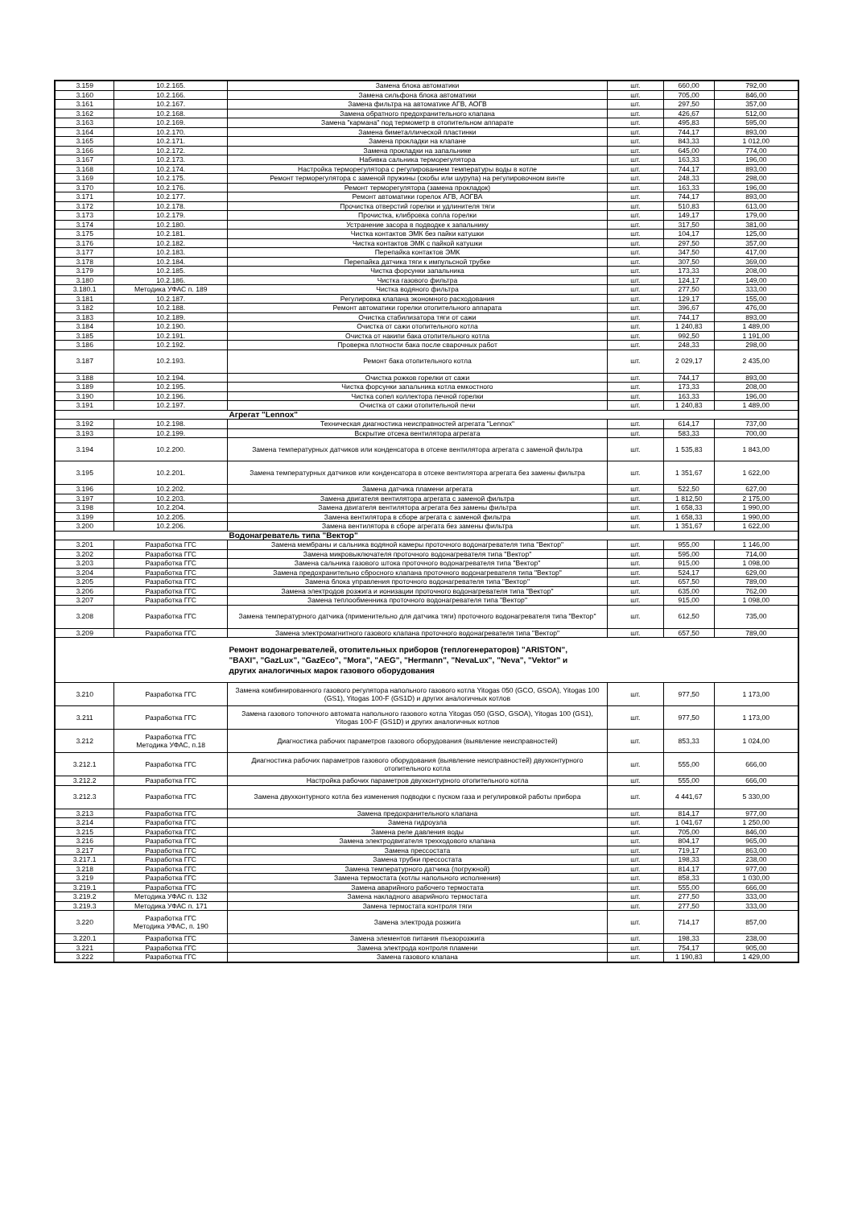| 3.159 | 10.2.165. | Замена блока автоматики | шт. | 660,00 | 792,00 |
| 3.160 | 10.2.166. | Замена сильфона блока автоматики | шт. | 705,00 | 846,00 |
| 3.161 | 10.2.167. | Замена фильтра на автоматике АГВ, АОГВ | шт. | 297,50 | 357,00 |
| 3.162 | 10.2.168. | Замена обратного предохранительного клапана | шт. | 426,67 | 512,00 |
| 3.163 | 10.2.169. | Замена "кармана" под термометр в отопительном аппарате | шт. | 495,83 | 595,00 |
| 3.164 | 10.2.170. | Замена биметаллической пластинки | шт. | 744,17 | 893,00 |
| 3.165 | 10.2.171. | Замена прокладки на клапане | шт. | 843,33 | 1 012,00 |
| 3.166 | 10.2.172. | Замена прокладки на запальнике | шт. | 645,00 | 774,00 |
| 3.167 | 10.2.173. | Набивка сальника терморегулятора | шт. | 163,33 | 196,00 |
| 3.168 | 10.2.174. | Настройка терморегулятора с регулированием температуры воды в котле | шт. | 744,17 | 893,00 |
| 3.169 | 10.2.175. | Ремонт терморегулятора с заменой пружины (скобы или шурупа) на регулировочном винте | шт. | 248,33 | 298,00 |
| 3.170 | 10.2.176. | Ремонт терморегулятора (замена прокладок) | шт. | 163,33 | 196,00 |
| 3.171 | 10.2.177. | Ремонт автоматики горелок АГВ, АОГВА | шт. | 744,17 | 893,00 |
| 3.172 | 10.2.178. | Прочистка отверстий горелки и удлинителя тяги | шт. | 510,83 | 613,00 |
| 3.173 | 10.2.179. | Прочистка, клибровка сопла горелки | шт. | 149,17 | 179,00 |
| 3.174 | 10.2.180. | Устранение засора в подводке к запальнику | шт. | 317,50 | 381,00 |
| 3.175 | 10.2.181. | Чистка контактов ЭМК без пайки катушки | шт. | 104,17 | 125,00 |
| 3.176 | 10.2.182. | Чистка контактов ЭМК с пайкой катушки | шт. | 297,50 | 357,00 |
| 3.177 | 10.2.183. | Перепайка контактов ЭМК | шт. | 347,50 | 417,00 |
| 3.178 | 10.2.184. | Перепайка датчика тяги к импульсной трубке | шт. | 307,50 | 369,00 |
| 3.179 | 10.2.185. | Чистка форсунки запальника | шт. | 173,33 | 208,00 |
| 3.180 | 10.2.186. | Чистка газового фильтра | шт. | 124,17 | 149,00 |
| 3.180.1 | Методика УФАС п. 189 | Чистка водяного фильтра | шт. | 277,50 | 333,00 |
| 3.181 | 10.2.187. | Регулировка клапана экономного расходования | шт. | 129,17 | 155,00 |
| 3.182 | 10.2.188. | Ремонт автоматики горелки отопительного аппарата | шт. | 396,67 | 476,00 |
| 3.183 | 10.2.189. | Очистка стабилизатора тяги от сажи | шт. | 744,17 | 893,00 |
| 3.184 | 10.2.190. | Очистка от сажи отопительного котла | шт. | 1 240,83 | 1 489,00 |
| 3.185 | 10.2.191. | Очистка от накипи бака отопительного котла | шт. | 992,50 | 1 191,00 |
| 3.186 | 10.2.192. | Проверка плотности бака после сварочных работ | шт. | 248,33 | 298,00 |
| 3.187 | 10.2.193. | Ремонт бака отопительного котла | шт. | 2 029,17 | 2 435,00 |
| 3.188 | 10.2.194. | Очистка рожков горелки от сажи | шт. | 744,17 | 893,00 |
| 3.189 | 10.2.195. | Чистка форсунки запальника котла емкостного | шт. | 173,33 | 208,00 |
| 3.190 | 10.2.196. | Чистка сопел коллектора печной горелки | шт. | 163,33 | 196,00 |
| 3.191 | 10.2.197. | Очистка от сажи отопительной печи | шт. | 1 240,83 | 1 489,00 |
| | | Агрегат "Lennox" | | | |
| 3.192 | 10.2.198. | Техническая диагностика неисправностей агрегата "Lennox" | шт. | 614,17 | 737,00 |
| 3.193 | 10.2.199. | Вскрытие отсека вентилятора агрегата | шт. | 583,33 | 700,00 |
| 3.194 | 10.2.200. | Замена температурных датчиков или конденсатора в отсеке вентилятора агрегата с заменой фильтра | шт. | 1 535,83 | 1 843,00 |
| 3.195 | 10.2.201. | Замена температурных датчиков или конденсатора в отсеке вентилятора агрегата без замены фильтра | шт. | 1 351,67 | 1 622,00 |
| 3.196 | 10.2.202. | Замена датчика пламени агрегата | шт. | 522,50 | 627,00 |
| 3.197 | 10.2.203. | Замена двигателя вентилятора агрегата с заменой фильтра | шт. | 1 812,50 | 2 175,00 |
| 3.198 | 10.2.204. | Замена двигателя вентилятора агрегата без замены фильтра | шт. | 1 658,33 | 1 990,00 |
| 3.199 | 10.2.205. | Замена вентилятора в сборе агрегата с заменой фильтра | шт. | 1 658,33 | 1 990,00 |
| 3.200 | 10.2.206. | Замена вентилятора в сборе агрегата без замены фильтра | шт. | 1 351,67 | 1 622,00 |
| | | Водонагреватель типа "Вектор" | | | |
| 3.201 | Разработка ГГС | Замена мембраны и сальника водяной камеры проточного водонагревателя типа "Вектор" | шт. | 955,00 | 1 146,00 |
| 3.202 | Разработка ГГС | Замена микровыключателя проточного водонагревателя типа "Вектор" | шт. | 595,00 | 714,00 |
| 3.203 | Разработка ГГС | Замена сальника газового штока проточного водонагревателя типа "Вектор" | шт. | 915,00 | 1 098,00 |
| 3.204 | Разработка ГГС | Замена предохранительно сбросного клапана проточного водонагревателя типа "Вектор" | шт. | 524,17 | 629,00 |
| 3.205 | Разработка ГГС | Замена блока управления проточного водонагревателя типа "Вектор" | шт. | 657,50 | 789,00 |
| 3.206 | Разработка ГГС | Замена электродов розжига и ионизации проточного водонагревателя типа "Вектор" | шт. | 635,00 | 762,00 |
| 3.207 | Разработка ГГС | Замена теплообменника проточного водонагревателя типа "Вектор" | шт. | 915,00 | 1 098,00 |
| 3.208 | Разработка ГГС | Замена температурного датчика (применительно для датчика тяги) проточного водонагревателя типа "Вектор" | шт. | 612,50 | 735,00 |
| 3.209 | Разработка ГГС | Замена электромагнитного газового клапана проточного водонагревателя типа "Вектор" | шт. | 657,50 | 789,00 |
| | | Ремонт водонагревателей, отопительных приборов (теплогенераторов) "ARISTON", "BAXI", "GazLux", "GazEco", "Mora", "AEG", "Hermann", "NevaLux", "Neva", "Vektor" и других аналогичных марок газового оборудования | | | |
| 3.210 | Разработка ГГС | Замена комбинированного газового регулятора напольного газового котла Yitogas 050 (GCO, GSOA), Yitogas 100 (GS1), Yitogas 100-F (GS1D) и других аналогичных котлов | шт. | 977,50 | 1 173,00 |
| 3.211 | Разработка ГГС | Замена газового топочного автомата напольного газового котла Yitogas 050 (GSO, GSOA), Yitogas 100 (GS1), Yitogas 100-F (GS1D) и других аналогичных котлов | шт. | 977,50 | 1 173,00 |
| 3.212 | Разработка ГГС Методика УФАС, п.18 | Диагностика рабочих параметров газового оборудования (выявление неисправностей) | шт. | 853,33 | 1 024,00 |
| 3.212.1 | Разработка ГГС | Диагностика рабочих параметров газового оборудования (выявление неисправностей) двухконтурного отопительного котла | шт. | 555,00 | 666,00 |
| 3.212.2 | Разработка ГГС | Настройка рабочих параметров двухконтурного отопительного котла | шт. | 555,00 | 666,00 |
| 3.212.3 | Разработка ГГС | Замена двухконтурного котла без изменения подводки с пуском газа и регулировкой работы прибора | шт. | 4 441,67 | 5 330,00 |
| 3.213 | Разработка ГГС | Замена предохранительного клапана | шт. | 814,17 | 977,00 |
| 3.214 | Разработка ГГС | Замена гидроузла | шт. | 1 041,67 | 1 250,00 |
| 3.215 | Разработка ГГС | Замена реле давления воды | шт. | 705,00 | 846,00 |
| 3.216 | Разработка ГГС | Замена электродвигателя трехходового клапана | шт. | 804,17 | 965,00 |
| 3.217 | Разработка ГГС | Замена прессостата | шт. | 719,17 | 863,00 |
| 3.217.1 | Разработка ГГС | Замена трубки прессостата | шт. | 198,33 | 238,00 |
| 3.218 | Разработка ГГС | Замена температурного датчика (погружной) | шт. | 814,17 | 977,00 |
| 3.219 | Разработка ГГС | Замена термостата (котлы напольного исполнения) | шт. | 858,33 | 1 030,00 |
| 3.219.1 | Разработка ГГС | Замена аварийного рабочего термостата | шт. | 555,00 | 666,00 |
| 3.219.2 | Методика УФАС п. 132 | Замена накладного аварийного термостата | шт. | 277,50 | 333,00 |
| 3.219.3 | Методика УФАС п. 171 | Замена термостата контроля тяги | шт. | 277,50 | 333,00 |
| 3.220 | Разработка ГГС Методика УФАС, п. 190 | Замена электрода розжига | шт. | 714,17 | 857,00 |
| 3.220.1 | Разработка ГГС | Замена элементов питания пъезорозжига | шт. | 198,33 | 238,00 |
| 3.221 | Разработка ГГС | Замена электрода контроля пламени | шт. | 754,17 | 905,00 |
| 3.222 | Разработка ГГС | Замена газового клапана | шт. | 1 190,83 | 1 429,00 |